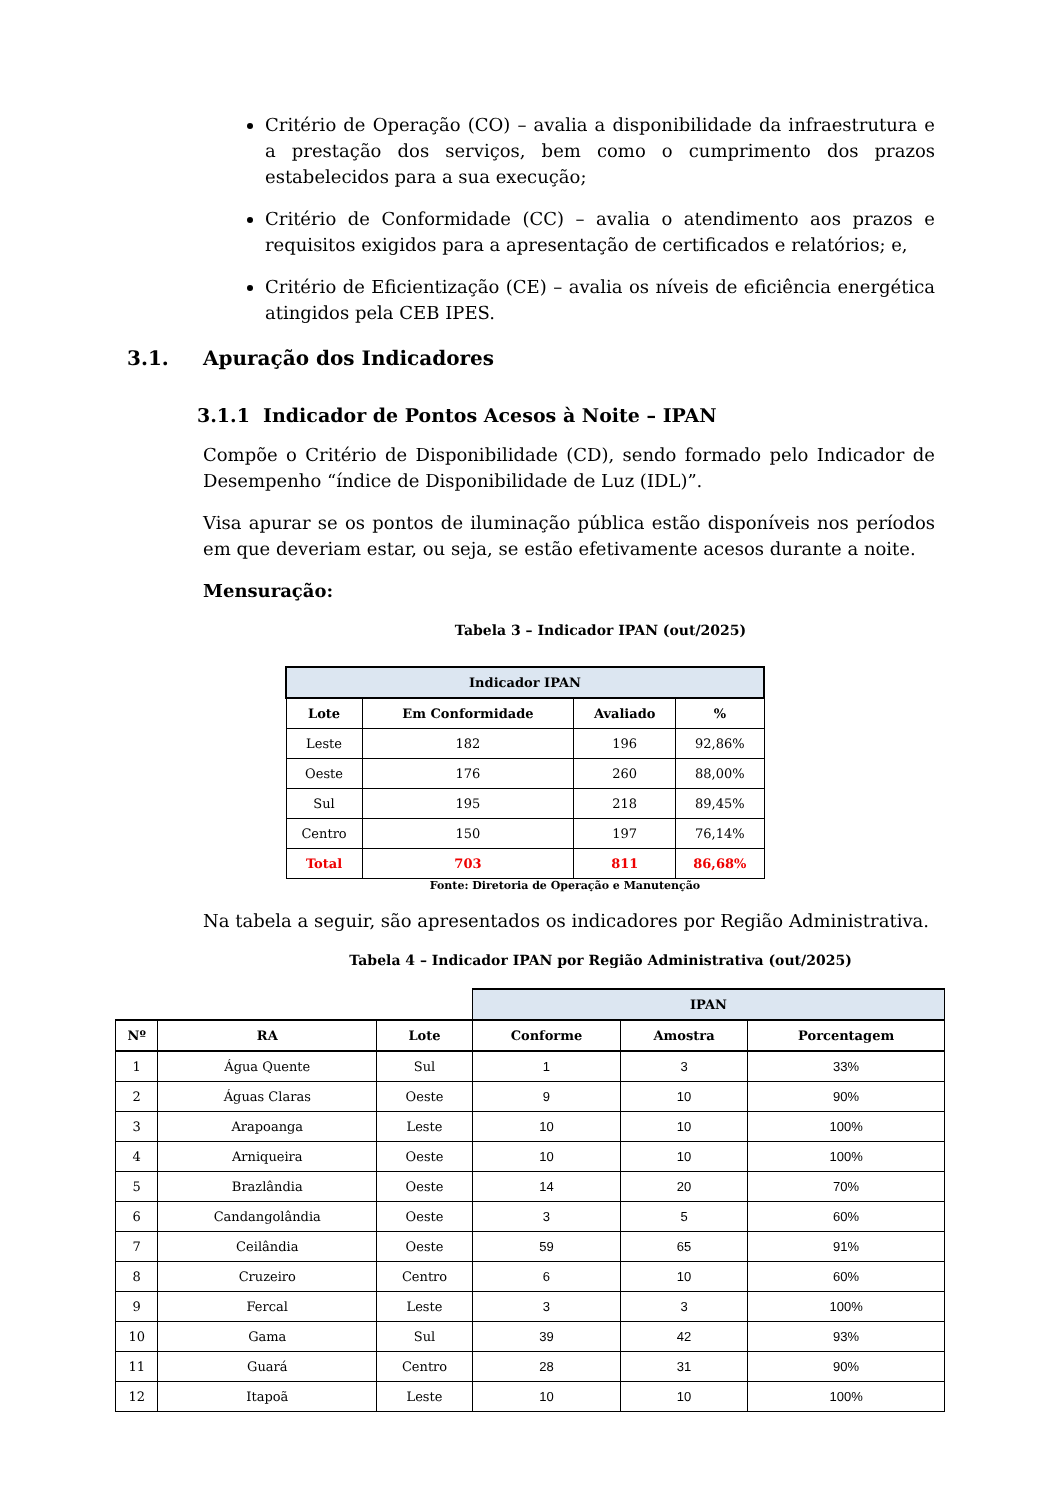Critério de Operação (CO) – avalia a disponibilidade da infraestrutura e a prestação dos serviços, bem como o cumprimento dos prazos estabelecidos para a sua execução;
Critério de Conformidade (CC) – avalia o atendimento aos prazos e requisitos exigidos para a apresentação de certificados e relatórios; e,
Critério de Eficientização (CE) – avalia os níveis de eficiência energética atingidos pela CEB IPES.
3.1. Apuração dos Indicadores
3.1.1 Indicador de Pontos Acesos à Noite – IPAN
Compõe o Critério de Disponibilidade (CD), sendo formado pelo Indicador de Desempenho “índice de Disponibilidade de Luz (IDL)”.
Visa apurar se os pontos de iluminação pública estão disponíveis nos períodos em que deveriam estar, ou seja, se estão efetivamente acesos durante a noite.
Mensuração:
Tabela 3 – Indicador IPAN (out/2025)
| Indicador IPAN | | | |
| --- | --- | --- | --- |
| Lote | Em Conformidade | Avaliado | % |
| Leste | 182 | 196 | 92,86% |
| Oeste | 176 | 260 | 88,00% |
| Sul | 195 | 218 | 89,45% |
| Centro | 150 | 197 | 76,14% |
| Total | 703 | 811 | 86,68% |
Fonte: Diretoria de Operação e Manutenção
Na tabela a seguir, são apresentados os indicadores por Região Administrativa.
Tabela 4 – Indicador IPAN por Região Administrativa (out/2025)
| | | | IPAN | | |
| Nº | RA | Lote | Conforme | Amostra | Porcentagem |
| 1 | Água Quente | Sul | 1 | 3 | 33% |
| 2 | Águas Claras | Oeste | 9 | 10 | 90% |
| 3 | Arapoanga | Leste | 10 | 10 | 100% |
| 4 | Arniqueira | Oeste | 10 | 10 | 100% |
| 5 | Brazlândia | Oeste | 14 | 20 | 70% |
| 6 | Candangolândia | Oeste | 3 | 5 | 60% |
| 7 | Ceilândia | Oeste | 59 | 65 | 91% |
| 8 | Cruzeiro | Centro | 6 | 10 | 60% |
| 9 | Fercal | Leste | 3 | 3 | 100% |
| 10 | Gama | Sul | 39 | 42 | 93% |
| 11 | Guará | Centro | 28 | 31 | 90% |
| 12 | Itapoã | Leste | 10 | 10 | 100% |